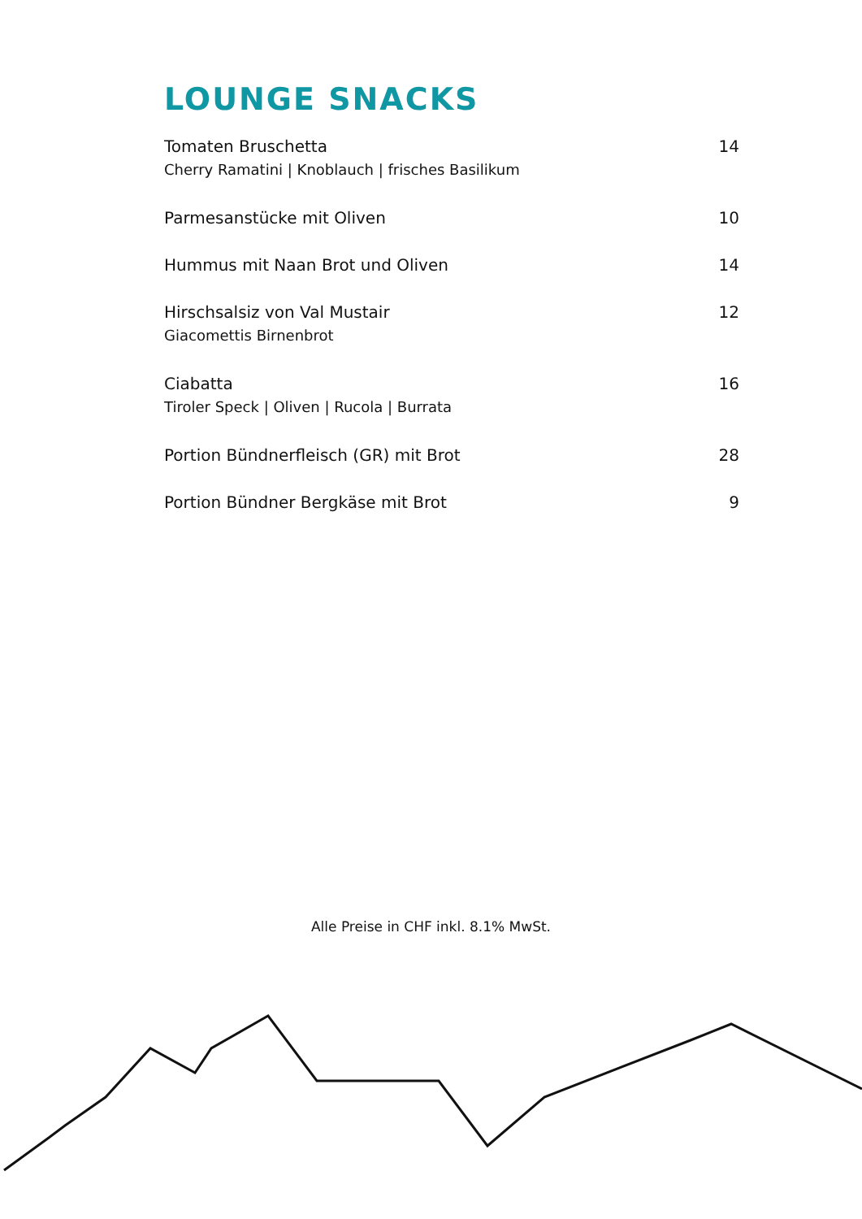LOUNGE SNACKS
Tomaten Bruschetta
Cherry Ramatini | Knoblauch | frisches Basilikum
14
Parmesanstücke mit Oliven 10
Hummus mit Naan Brot und Oliven
14
Hirschsalsiz von Val Mustair
Giacomettis Birnenbrot
12
Ciabatta
Tiroler Speck | Oliven | Rucola | Burrata
16
Portion Bündnerfleisch (GR) mit Brot
28
Portion Bündner Bergkäse mit Brot
9
Alle Preise in CHF inkl. 8.1% MwSt.